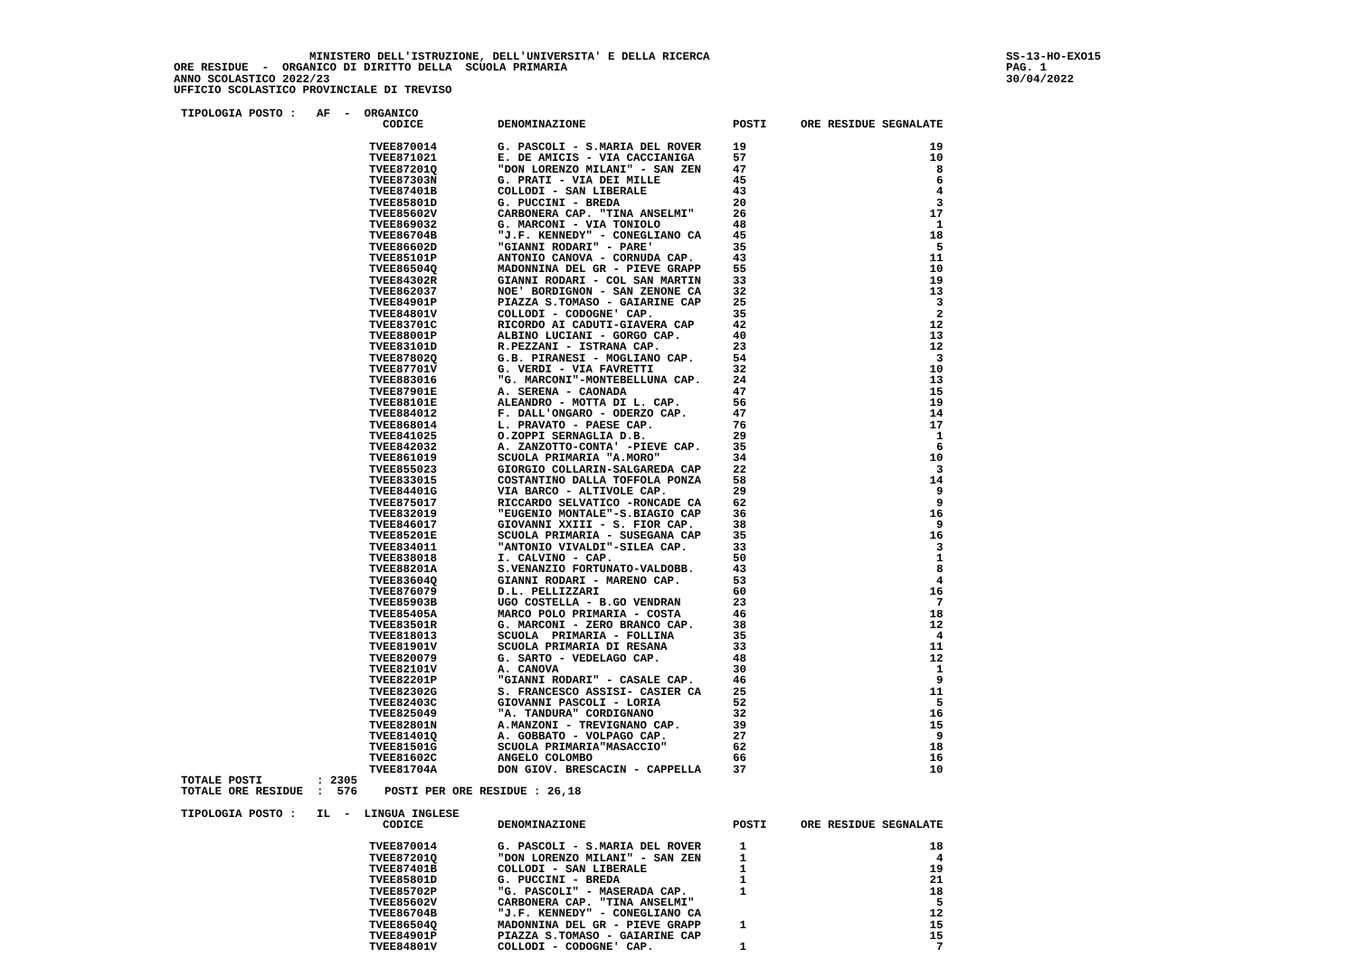MINISTERO DELL'ISTRUZIONE, DELL'UNIVERSITA' E DELLA RICERCA
ORE RESIDUE - ORGANICO DI DIRITTO DELLA SCUOLA PRIMARIA
ANNO SCOLASTICO 2022/23
UFFICIO SCOLASTICO PROVINCIALE DI TREVISO
SS-13-HO-EXO15 PAG. 1 30/04/2022
TIPOLOGIA POSTO : AF - ORGANICO
| CODICE | DENOMINAZIONE | POSTI | ORE RESIDUE SEGNALATE |
| --- | --- | --- | --- |
| TVEE870014 | G. PASCOLI - S.MARIA DEL ROVER | 19 | 19 |
| TVEE871021 | E. DE AMICIS - VIA CACCIANIGA | 57 | 10 |
| TVEE87201Q | "DON LORENZO MILANI" - SAN ZEN | 47 | 8 |
| TVEE87303N | G. PRATI - VIA DEI MILLE | 45 | 6 |
| TVEE87401B | COLLODI - SAN LIBERALE | 43 | 4 |
| TVEE85801D | G. PUCCINI - BREDA | 20 | 3 |
| TVEE85602V | CARBONERA CAP. "TINA ANSELMI" | 26 | 17 |
| TVEE869032 | G. MARCONI - VIA TONIOLO | 48 | 1 |
| TVEE86704B | "J.F. KENNEDY" - CONEGLIANO CA | 45 | 18 |
| TVEE86602D | "GIANNI RODARI" - PARE' | 35 | 5 |
| TVEE85101P | ANTONIO CANOVA - CORNUDA CAP. | 43 | 11 |
| TVEE86504Q | MADONNINA DEL GR - PIEVE GRAPP | 55 | 10 |
| TVEE84302R | GIANNI RODARI - COL SAN MARTIN | 33 | 19 |
| TVEE862037 | NOE' BORDIGNON - SAN ZENONE CA | 32 | 13 |
| TVEE84901P | PIAZZA S.TOMASO - GAIARINE CAP | 25 | 3 |
| TVEE84801V | COLLODI - CODOGNE' CAP. | 35 | 2 |
| TVEE83701C | RICORDO AI CADUTI-GIAVERA CAP | 42 | 12 |
| TVEE88001P | ALBINO LUCIANI - GORGO CAP. | 40 | 13 |
| TVEE83101D | R.PEZZANI - ISTRANA CAP. | 23 | 12 |
| TVEE87802Q | G.B. PIRANESI - MOGLIANO CAP. | 54 | 3 |
| TVEE87701V | G. VERDI - VIA FAVRETTI | 32 | 10 |
| TVEE883016 | "G. MARCONI"-MONTEBELLUNA CAP. | 24 | 13 |
| TVEE87901E | A. SERENA - CAONADA | 47 | 15 |
| TVEE88101E | ALEANDRO - MOTTA DI L. CAP. | 56 | 19 |
| TVEE884012 | F. DALL'ONGARO - ODERZO CAP. | 47 | 14 |
| TVEE868014 | L. PRAVATO - PAESE CAP. | 76 | 17 |
| TVEE841025 | O.ZOPPI SERNAGLIA D.B. | 29 | 1 |
| TVEE842032 | A. ZANZOTTO-CONTA' -PIEVE CAP. | 35 | 6 |
| TVEE861019 | SCUOLA PRIMARIA "A.MORO" | 34 | 10 |
| TVEE855023 | GIORGIO COLLARIN-SALGAREDA CAP | 22 | 3 |
| TVEE833015 | COSTANTINO DALLA TOFFOLA PONZA | 58 | 14 |
| TVEE84401G | VIA BARCO - ALTIVOLE CAP. | 29 | 9 |
| TVEE875017 | RICCARDO SELVATICO -RONCADE CA | 62 | 9 |
| TVEE832019 | "EUGENIO MONTALE"-S.BIAGIO CAP | 36 | 16 |
| TVEE846017 | GIOVANNI XXIII - S. FIOR CAP. | 38 | 9 |
| TVEE85201E | SCUOLA PRIMARIA - SUSEGANA CAP | 35 | 16 |
| TVEE834011 | "ANTONIO VIVALDI"-SILEA CAP. | 33 | 3 |
| TVEE838018 | I. CALVINO - CAP. | 50 | 1 |
| TVEE88201A | S.VENANZIO FORTUNATO-VALDOBB. | 43 | 8 |
| TVEE83604Q | GIANNI RODARI - MARENO CAP. | 53 | 4 |
| TVEE876079 | D.L. PELLIZZARI | 60 | 16 |
| TVEE85903B | UGO COSTELLA - B.GO VENDRAN | 23 | 7 |
| TVEE85405A | MARCO POLO PRIMARIA - COSTA | 46 | 18 |
| TVEE83501R | G. MARCONI - ZERO BRANCO CAP. | 38 | 12 |
| TVEE818013 | SCUOLA PRIMARIA - FOLLINA | 35 | 4 |
| TVEE81901V | SCUOLA PRIMARIA DI RESANA | 33 | 11 |
| TVEE820079 | G. SARTO - VEDELAGO CAP. | 48 | 12 |
| TVEE82101V | A. CANOVA | 30 | 1 |
| TVEE82201P | "GIANNI RODARI" - CASALE CAP. | 46 | 9 |
| TVEE82302G | S. FRANCESCO ASSISI- CASIER CA | 25 | 11 |
| TVEE82403C | GIOVANNI PASCOLI - LORIA | 52 | 5 |
| TVEE825049 | "A. TANDURA" CORDIGNANO | 32 | 16 |
| TVEE82801N | A.MANZONI - TREVIGNANO CAP. | 39 | 15 |
| TVEE81401Q | A. GOBBATO - VOLPAGO CAP. | 27 | 9 |
| TVEE81501G | SCUOLA PRIMARIA"MASACCIO" | 62 | 18 |
| TVEE81602C | ANGELO COLOMBO | 66 | 16 |
| TVEE81704A | DON GIOV. BRESCACIN - CAPPELLA | 37 | 10 |
TOTALE POSTI : 2305
TOTALE ORE RESIDUE : 576 POSTI PER ORE RESIDUE : 26,18
TIPOLOGIA POSTO : IL - LINGUA INGLESE
| CODICE | DENOMINAZIONE | POSTI | ORE RESIDUE SEGNALATE |
| --- | --- | --- | --- |
| TVEE870014 | G. PASCOLI - S.MARIA DEL ROVER | 1 | 18 |
| TVEE87201Q | "DON LORENZO MILANI" - SAN ZEN | 1 | 4 |
| TVEE87401B | COLLODI - SAN LIBERALE | 1 | 19 |
| TVEE85801D | G. PUCCINI - BREDA | 1 | 21 |
| TVEE85702P | "G. PASCOLI" - MASERADA CAP. | 1 | 18 |
| TVEE85602V | CARBONERA CAP. "TINA ANSELMI" | | 5 |
| TVEE86704B | "J.F. KENNEDY" - CONEGLIANO CA | | 12 |
| TVEE86504Q | MADONNINA DEL GR - PIEVE GRAPP | 1 | 15 |
| TVEE84901P | PIAZZA S.TOMASO - GAIARINE CAP | | 15 |
| TVEE84801V | COLLODI - CODOGNE' CAP. | 1 | 7 |